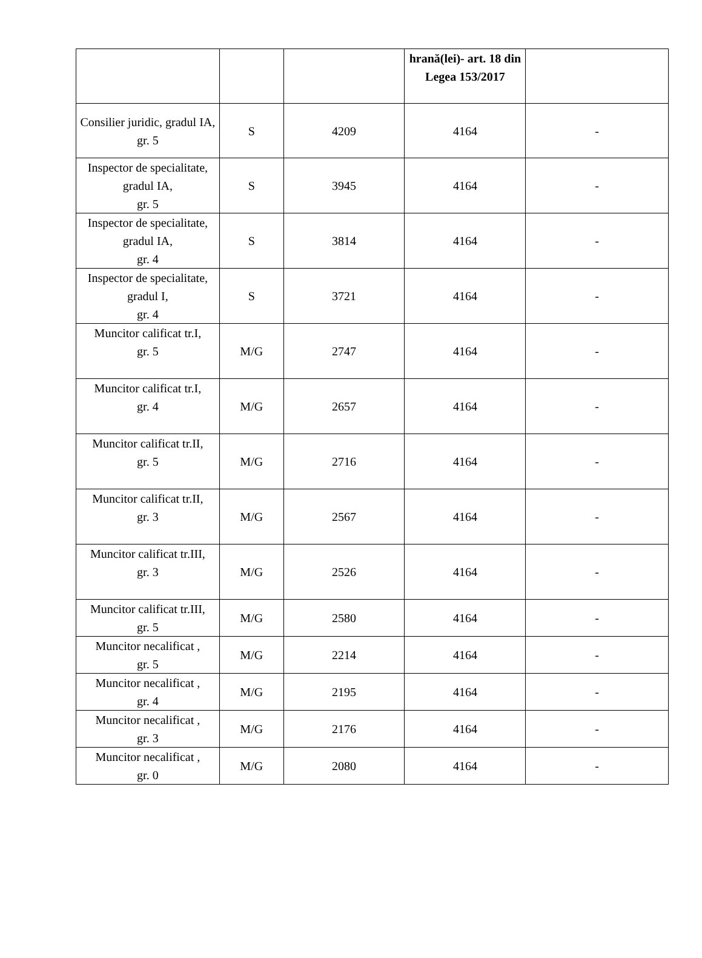| | | | hrană(lei)- art. 18 din Legea 153/2017 | |
| Consilier juridic, gradul IA, gr. 5 | S | 4209 | 4164 | - |
| Inspector de specialitate, gradul IA, gr. 5 | S | 3945 | 4164 | - |
| Inspector de specialitate, gradul IA, gr. 4 | S | 3814 | 4164 | - |
| Inspector de specialitate, gradul I, gr. 4 | S | 3721 | 4164 | - |
| Muncitor calificat tr.I, gr. 5 | M/G | 2747 | 4164 | - |
| Muncitor calificat tr.I, gr. 4 | M/G | 2657 | 4164 | - |
| Muncitor calificat tr.II, gr. 5 | M/G | 2716 | 4164 | - |
| Muncitor calificat tr.II, gr. 3 | M/G | 2567 | 4164 | - |
| Muncitor calificat tr.III, gr. 3 | M/G | 2526 | 4164 | - |
| Muncitor calificat tr.III, gr. 5 | M/G | 2580 | 4164 | - |
| Muncitor necalificat , gr. 5 | M/G | 2214 | 4164 | - |
| Muncitor necalificat , gr. 4 | M/G | 2195 | 4164 | - |
| Muncitor necalificat , gr. 3 | M/G | 2176 | 4164 | - |
| Muncitor necalificat , gr. 0 | M/G | 2080 | 4164 | - |